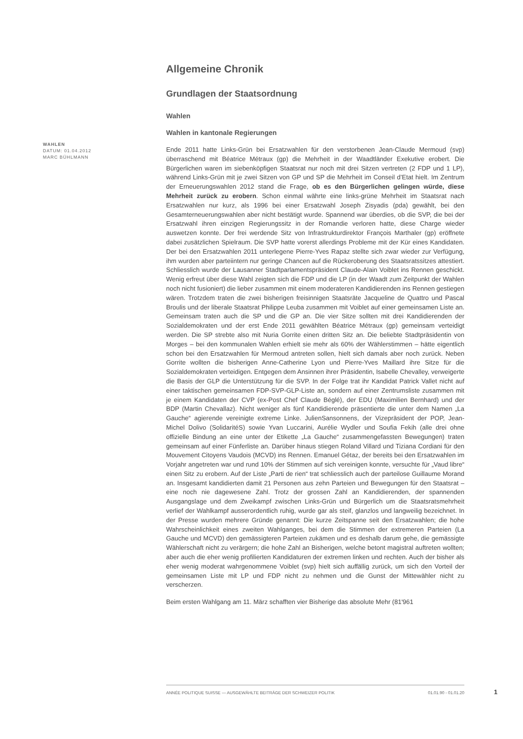WAHLEN
DATUM: 01.04.2012
MARC BÜHLMANN
Allgemeine Chronik
Grundlagen der Staatsordnung
Wahlen
Wahlen in kantonale Regierungen
Ende 2011 hatte Links-Grün bei Ersatzwahlen für den verstorbenen Jean-Claude Mermoud (svp) überraschend mit Béatrice Métraux (gp) die Mehrheit in der Waadtländer Exekutive erobert. Die Bürgerlichen waren im siebenköpfigen Staatsrat nur noch mit drei Sitzen vertreten (2 FDP und 1 LP), während Links-Grün mit je zwei Sitzen von GP und SP die Mehrheit im Conseil d’Etat hielt. Im Zentrum der Erneuerungswahlen 2012 stand die Frage, ob es den Bürgerlichen gelingen würde, diese Mehrheit zurück zu erobern. Schon einmal währte eine links-grüne Mehrheit im Staatsrat nach Ersatzwahlen nur kurz, als 1996 bei einer Ersatzwahl Joseph Zisyadis (pda) gewählt, bei den Gesamterneuerungswahlen aber nicht bestätigt wurde. Spannend war überdies, ob die SVP, die bei der Ersatzwahl ihren einzigen Regierungssitz in der Romandie verloren hatte, diese Charge wieder auswetzen konnte. Der frei werdende Sitz von Infrastrukturdirektor François Marthaler (gp) eröffnete dabei zusätzlichen Spielraum. Die SVP hatte vorerst allerdings Probleme mit der Kür eines Kandidaten. Der bei den Ersatzwahlen 2011 unterlegene Pierre-Yves Rapaz stellte sich zwar wieder zur Verfügung, ihm wurden aber parteiintern nur geringe Chancen auf die Rückeroberung des Staatsratssitzes attestiert. Schliesslich wurde der Lausanner Stadtparlamentspräsident Claude-Alain Voiblet ins Rennen geschickt. Wenig erfreut über diese Wahl zeigten sich die FDP und die LP (in der Waadt zum Zeitpunkt der Wahlen noch nicht fusioniert) die lieber zusammen mit einem moderateren Kandidierenden ins Rennen gestiegen wären. Trotzdem traten die zwei bisherigen freisinnigen Staatsräte Jacqueline de Quattro und Pascal Broulis und der liberale Staatsrat Philippe Leuba zusammen mit Voiblet auf einer gemeinsamen Liste an. Gemeinsam traten auch die SP und die GP an. Die vier Sitze sollten mit drei Kandidierenden der Sozialdemokraten und der erst Ende 2011 gewählten Béatrice Métraux (gp) gemeinsam verteidigt werden. Die SP strebte also mit Nuria Gorrite einen dritten Sitz an. Die beliebte Stadtpräsidentin von Morges – bei den kommunalen Wahlen erhielt sie mehr als 60% der Wählerstimmen – hätte eigentlich schon bei den Ersatzwahlen für Mermoud antreten sollen, hielt sich damals aber noch zurück. Neben Gorrite wollten die bisherigen Anne-Catherine Lyon und Pierre-Yves Maillard ihre Sitze für die Sozialdemokraten verteidigen. Entgegen dem Ansinnen ihrer Präsidentin, Isabelle Chevalley, verweigerte die Basis der GLP die Unterstützung für die SVP. In der Folge trat ihr Kandidat Patrick Vallet nicht auf einer taktischen gemeinsamen FDP-SVP-GLP-Liste an, sondern auf einer Zentrumsliste zusammen mit je einem Kandidaten der CVP (ex-Post Chef Claude Béglé), der EDU (Maximilien Bernhard) und der BDP (Martin Chevallaz). Nicht weniger als fünf Kandidierende präsentierte die unter dem Namen „La Gauche“ agierende vereinigte extreme Linke. JulienSansonnens, der Vizepräsident der POP, Jean-Michel Dolivo (SolidaritéS) sowie Yvan Luccarini, Aurélie Wydler und Soufia Fekih (alle drei ohne offizielle Bindung an eine unter der Etikette „La Gauche“ zusammengefassten Bewegungen) traten gemeinsam auf einer Fünferliste an. Darüber hinaus stiegen Roland Villard und Tiziana Cordiani für den Mouvement Citoyens Vaudois (MCVD) ins Rennen. Emanuel Gétaz, der bereits bei den Ersatzwahlen im Vorjahr angetreten war und rund 10% der Stimmen auf sich vereinigen konnte, versuchte für „Vaud libre“ einen Sitz zu erobern. Auf der Liste „Parti de rien“ trat schliesslich auch der parteilose Guillaume Morand an. Insgesamt kandidierten damit 21 Personen aus zehn Parteien und Bewegungen für den Staatsrat – eine noch nie dagewesene Zahl. Trotz der grossen Zahl an Kandidierenden, der spannenden Ausgangslage und dem Zweikampf zwischen Links-Grün und Bürgerlich um die Staatsratsmehrheit verlief der Wahlkampf ausserordentlich ruhig, wurde gar als steif, glanzlos und langweilig bezeichnet. In der Presse wurden mehrere Gründe genannt: Die kurze Zeitspanne seit den Ersatzwahlen; die hohe Wahrscheinlichkeit eines zweiten Wahlganges, bei dem die Stimmen der extremeren Parteien (La Gauche und MCVD) den gemässigteren Parteien zukämen und es deshalb darum gehe, die gemässigte Wählerschaft nicht zu verärgern; die hohe Zahl an Bisherigen, welche betont magistral auftreten wollten; aber auch die eher wenig profilierten Kandidaturen der extremen linken und rechten. Auch der bisher als eher wenig moderat wahrgenommene Voiblet (svp) hielt sich auffällig zurück, um sich den Vorteil der gemeinsamen Liste mit LP und FDP nicht zu nehmen und die Gunst der Mittewähler nicht zu verscherzen.
Beim ersten Wahlgang am 11. März schafften vier Bisherige das absolute Mehr (81'961
ANNÉE POLITIQUE SUISSE — AUSGEWÄHLTE BEITRÄGE DER SCHWEIZER POLITIK 01.01.90 - 01.01.20
1